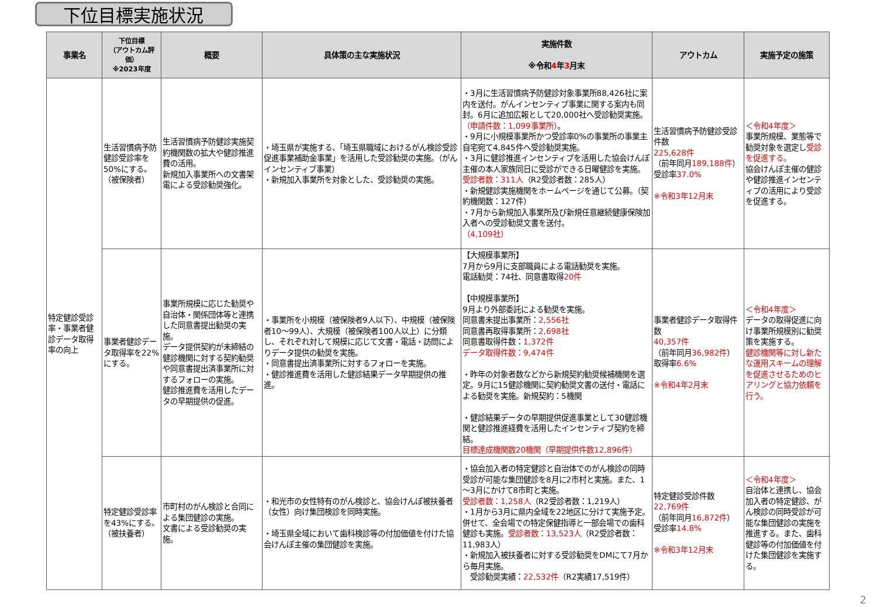下位目標実施状況
| 事業名 | 下位目標 （アウトカム評価） ※2023年度 | 概要 | 具体策の主な実施状況 | 実施件数 ※令和 4 年 3 月末 | アウトカム | 実施予定の施策 |
| --- | --- | --- | --- | --- | --- | --- |
| 特定健診受診率・事業者健診データ取得率の向上 | 生活習慣病予防健診受診率を50%にする。（被保険者） | 生活習慣病予防健診実施契約機関数の拡大や健診推進費の活用。 新規加入事業所への文書架電による受診勧奨強化。 | ・埼玉県が実施する、「埼玉県職域におけるがん検診受診促進事業補助金事業」を活用した受診勧奨の実施。（がんインセンティブ事業） ・新規加入事業所を対象とした、受診勧奨の実施。 | ・3月に生活習慣病予防健診対象事業所88,426社に案内を送付。がんインセンティブ事業に関する案内も同封。6月に追加広報として20,000社へ受診勧奨実施。 （申請件数：1,099事業所） 。 ・9月に小規模事業所かつ受診率0%の事業所の事業主自宅宛て4,845件へ受診勧奨実施。 ・3月に健診推進インセンティブを活用した協会けんぽ主催の本人家族同日に受診ができる日曜健診を実施。 受診者数：311人 （R2受診者数：285人） ・新規健診実施機関をホームページを通じて公募。（契約機関数：127件） ・7月から新規加入事業所及び新規任意継続健康保険加入者への受診勧奨文書を送付。 （4,109社） | 生活習慣病予防健診受診件数 225,628件 （前年同月 189,188件 ） 受診率 37.0% ※令和3年12月末 | ＜令和4年度＞ 事業所規模、業態等で勧奨対象を選定し 受診を促進する。 協会けんぽ主催の健診や健診推進インセンティブの活用により受診を促進する。 |
| | 事業者健診データ取得率を22%にする。 | 事業所規模に応じた勧奨や自治体・関係団体等と連携した同意書提出勧奨の実施。 データ提供契約が未締結の健診機関に対する契約勧奨や同意書提出済事業所に対するフォローの実施。 健診推進費を活用したデータの早期提供の促進。 | ・事業所を小規模（被保険者9人以下）、中規模（被保険者10～99人）、大規模（被保険者100人以上）に分類し、それぞれ対して規模に応じて文書・電話・訪問によりデータ提供の勧奨を実施。 ・同意書提出済事業所に対するフォローを実施。 ・健診推進費を活用した健診結果データ早期提供の推進。 | 【大規模事業所】 7月から9月に支部職員による電話勧奨を実施。 電話勧奨：74社、同意書取得 20件 【中規模事業所】 9月より外部委託による勧奨を実施。 同意書未提出事業所： 2,556社 同意書再取得事業所： 2,698社 同意書取得件数： 1,372件 データ取得件数：9,474件 ・昨年の対象者数などから新規契約勧奨候補機関を選定。9月に15健診機関に契約勧奨文書の送付・電話による勧奨を実施。新規契約：5機関 ・健診結果データの早期提供促進事業として30健診機関と健診推進経費を活用したインセンティブ契約を締結。 目標達成機関数20機関（早期提供件数12,896件） | 事業者健診データ取得件数 40,357件 （前年同月 36,982件 ） 取得率 6.6% ※令和4年2月末 | ＜令和4年度＞ データの取得促進に向け事業所規模別に勧奨策を実施する。 健診機関等に対し新たな運用スキームの理解を促進させるためのヒアリングと協力依頼を行う。 |
| | 特定健診受診率を43%にする。（被扶養者） | 市町村のがん検診と合同による集団健診の実施。 文書による受診勧奨の実施。 | ・和光市の女性特有のがん検診と、協会けんぽ被扶養者（女性）向け集団検診を同時実施。 ・埼玉県全域において歯科検診等の付加価値を付けた協会けんぽ主催の集団健診を実施。 | ・協会加入者の特定健診と自治体でのがん検診の同時受診が可能な集団健診を8月に2市村と実施。また、1～3月にかけて8市町と実施。 受診者数：1,258人 （R2受診者数：1,219人） ・1月から3月に県内全域を22地区に分けて実施予定。併せて、全会場での特定保健指導と一部会場での歯科健診も実施。 受診者数：13,523人 （R2受診者数：11,983人） ・新規加入被扶養者に対する受診勧奨をDMにて7月から毎月実施。 受診勧奨実績： 22,532件 （R2実績17,519件） | 特定健診受診件数 22,769件 （前年同月 16,872件 ） 受診率 14.8% ※令和3年12月末 | ＜令和4年度＞ 自治体と連携し、協会加入者の特定健診、がん検診の同時受診が可能な集団健診の実施を推進する。また、歯科健診等の付加価値を付けた集団健診を実施する。 |
2